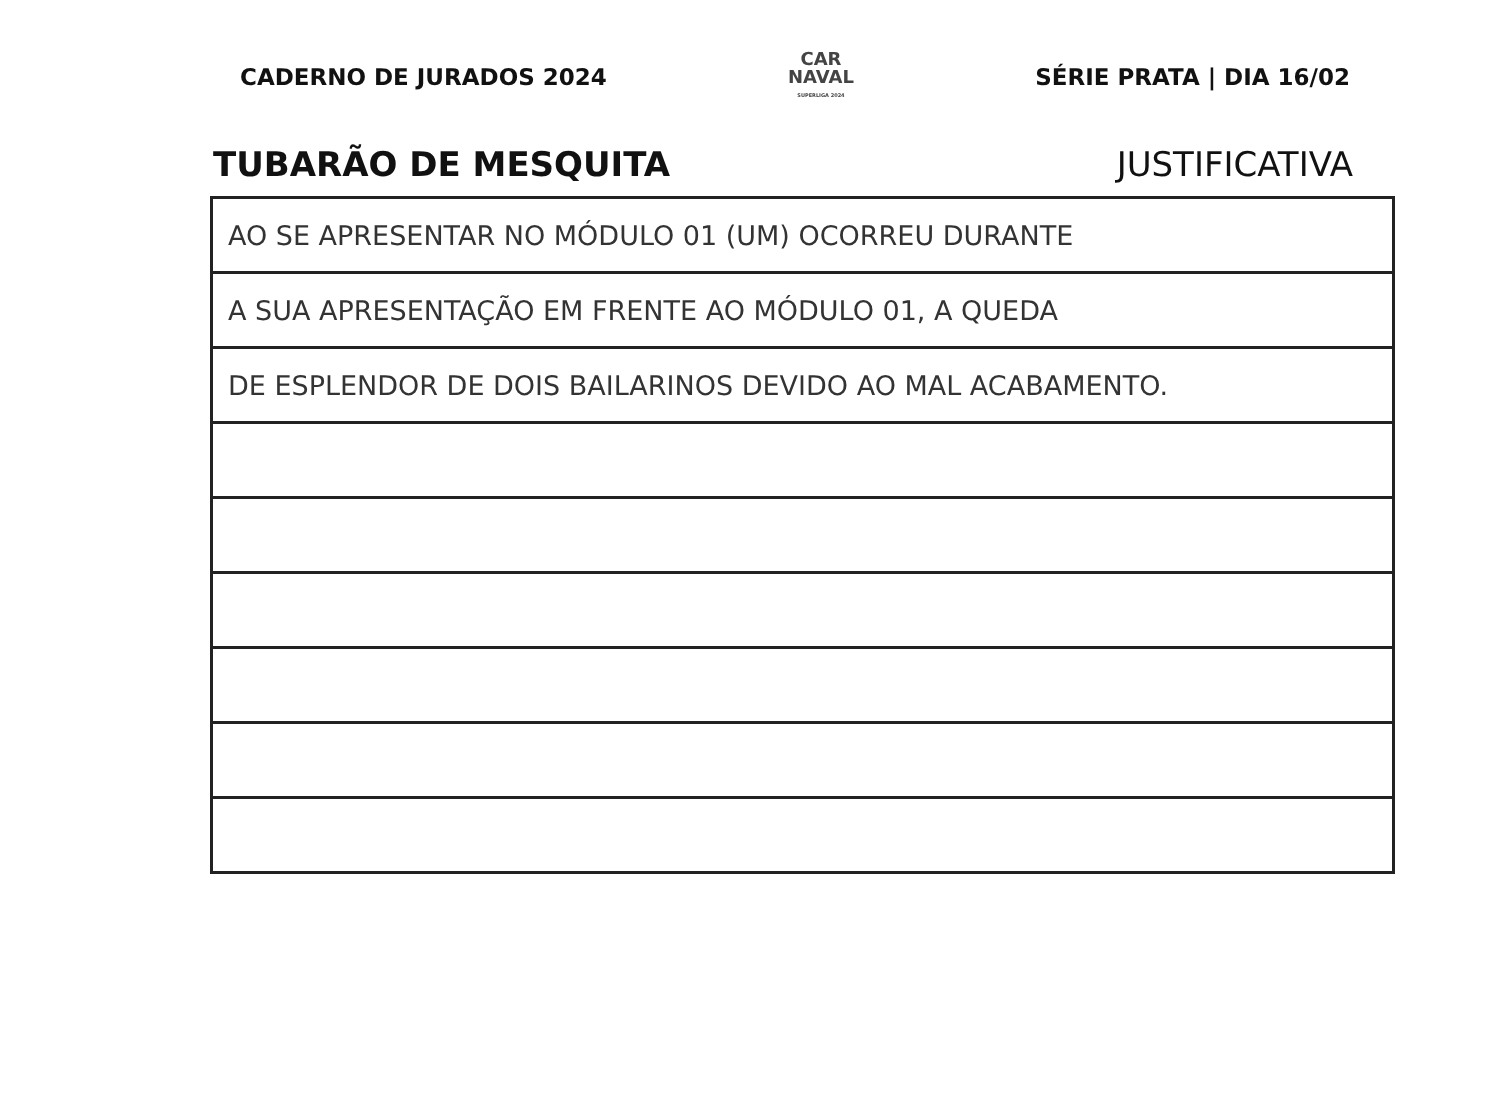CADERNO DE JURADOS 2024
CAR
NAVAL
SUPERLIGA 2024
SÉRIE PRATA | DIA 16/02
TUBARÃO DE MESQUITA JUSTIFICATIVA
| AO SE APRESENTAR NO MÓDULO 01 (UM) OCORREU DURANTE |
| A SUA APRESENTAÇÃO EM FRENTE AO MÓDULO 01, A QUEDA |
| DE ESPLENDOR DE DOIS BAILARINOS DEVIDO AO MAL ACABAMENTO. |